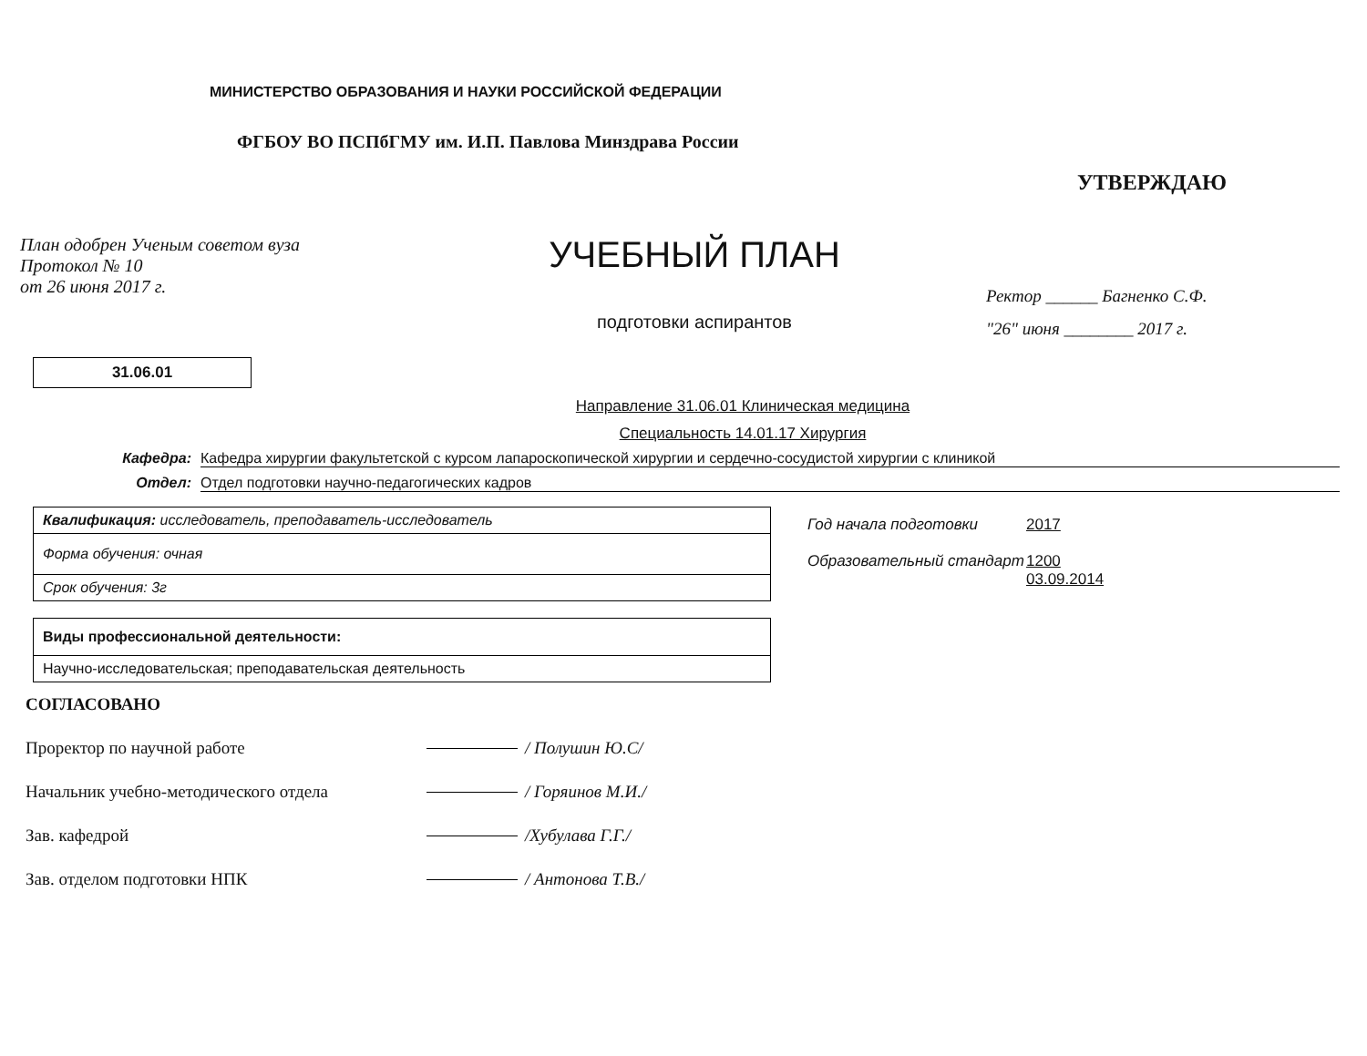МИНИСТЕРСТВО ОБРАЗОВАНИЯ И НАУКИ РОССИЙСКОЙ ФЕДЕРАЦИИ
ФГБОУ ВО ПСПбГМУ им. И.П. Павлова Минздрава России
План одобрен Ученым советом вуза
Протокол № 10
от 26 июня 2017 г.
УЧЕБНЫЙ ПЛАН
подготовки аспирантов
УТВЕРЖДАЮ
Ректор ______ Багненко С.Ф.
"26" июня ________ 2017 г.
31.06.01
Направление 31.06.01 Клиническая медицина
Специальность 14.01.17 Хирургия
Кафедра: Кафедра хирургии факультетской с курсом лапароскопической хирургии и сердечно-сосудистой хирургии с клиникой
Отдел: Отдел подготовки научно-педагогических кадров
| Квалификация: исследователь, преподаватель-исследователь |
| Форма обучения: очная |
| Срок обучения: 3г |
| Виды профессиональной деятельности: |
| Научно-исследовательская; преподавательская деятельность |
Год начала подготовки 2017
Образовательный стандарт 1200
03.09.2014
СОГЛАСОВАНО
Проректор по научной работе / Полушин Ю.С/
Начальник учебно-методического отдела / Горяинов М.И./
Зав. кафедрой /Хубулава Г.Г./
Зав. отделом подготовки НПК / Антонова Т.В./